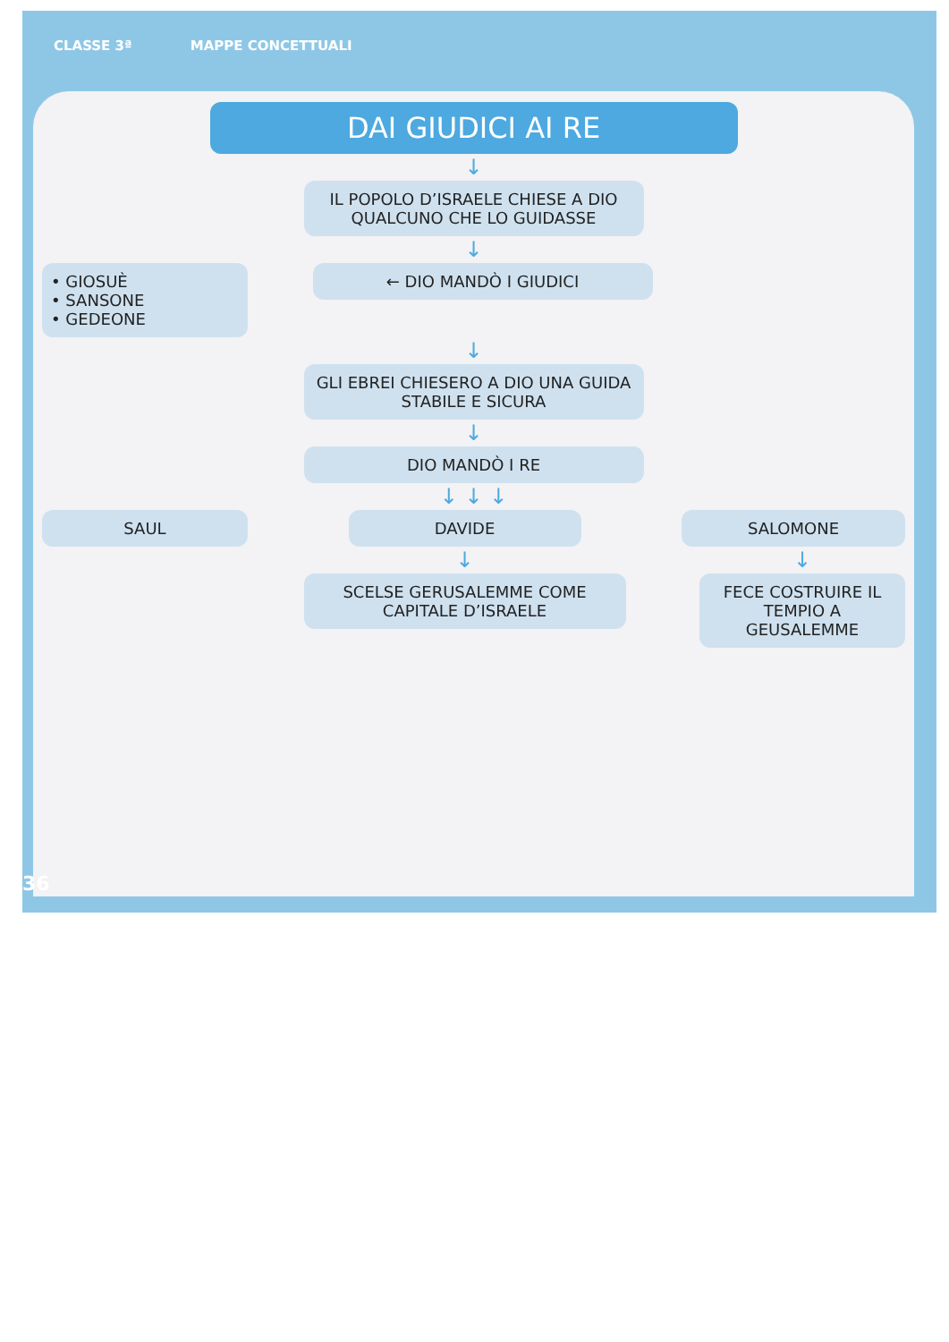CLASSE 3ª MAPPE CONCETTUALI
DAI GIUDICI AI RE
↓
IL POPOLO D’ISRAELE CHIESE A DIO QUALCUNO CHE LO GUIDASSE
↓
• GIOSUÈ
• SANSONE
• GEDEONE
← DIO MANDÒ I GIUDICI
↓
GLI EBREI CHIESERO A DIO UNA GUIDA STABILE E SICURA
↓
DIO MANDÒ I RE
↓ ↓ ↓
SAUL DAVIDE SALOMONE
↓
SCELSE GERUSALEMME COME CAPITALE D’ISRAELE
↓
FECE COSTRUIRE IL TEMPIO A GEUSALEMME
36